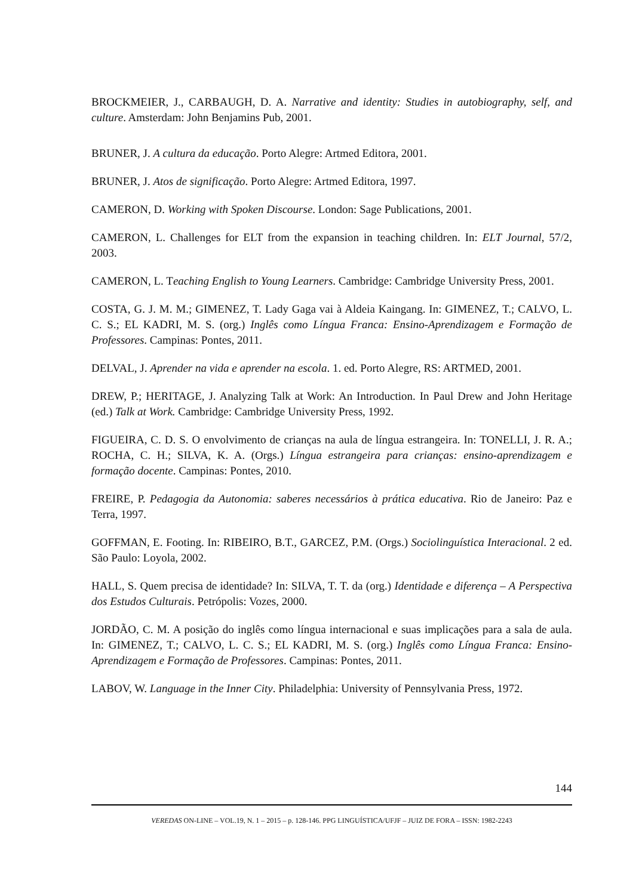BROCKMEIER, J., CARBAUGH, D. A. Narrative and identity: Studies in autobiography, self, and culture. Amsterdam: John Benjamins Pub, 2001.
BRUNER, J. A cultura da educação. Porto Alegre: Artmed Editora, 2001.
BRUNER, J. Atos de significação. Porto Alegre: Artmed Editora, 1997.
CAMERON, D. Working with Spoken Discourse. London: Sage Publications, 2001.
CAMERON, L. Challenges for ELT from the expansion in teaching children. In: ELT Journal, 57/2, 2003.
CAMERON, L. Teaching English to Young Learners. Cambridge: Cambridge University Press, 2001.
COSTA, G. J. M. M.; GIMENEZ, T. Lady Gaga vai à Aldeia Kaingang. In: GIMENEZ, T.; CALVO, L. C. S.; EL KADRI, M. S. (org.) Inglês como Língua Franca: Ensino-Aprendizagem e Formação de Professores. Campinas: Pontes, 2011.
DELVAL, J. Aprender na vida e aprender na escola. 1. ed. Porto Alegre, RS: ARTMED, 2001.
DREW, P.; HERITAGE, J. Analyzing Talk at Work: An Introduction. In Paul Drew and John Heritage (ed.) Talk at Work. Cambridge: Cambridge University Press, 1992.
FIGUEIRA, C. D. S. O envolvimento de crianças na aula de língua estrangeira. In: TONELLI, J. R. A.; ROCHA, C. H.; SILVA, K. A. (Orgs.) Língua estrangeira para crianças: ensino-aprendizagem e formação docente. Campinas: Pontes, 2010.
FREIRE, P. Pedagogia da Autonomia: saberes necessários à prática educativa. Rio de Janeiro: Paz e Terra, 1997.
GOFFMAN, E. Footing. In: RIBEIRO, B.T., GARCEZ, P.M. (Orgs.) Sociolinguística Interacional. 2 ed. São Paulo: Loyola, 2002.
HALL, S. Quem precisa de identidade? In: SILVA, T. T. da (org.) Identidade e diferença – A Perspectiva dos Estudos Culturais. Petrópolis: Vozes, 2000.
JORDÃO, C. M. A posição do inglês como língua internacional e suas implicações para a sala de aula. In: GIMENEZ, T.; CALVO, L. C. S.; EL KADRI, M. S. (org.) Inglês como Língua Franca: Ensino-Aprendizagem e Formação de Professores. Campinas: Pontes, 2011.
LABOV, W. Language in the Inner City. Philadelphia: University of Pennsylvania Press, 1972.
144
VEREDAS ON-LINE – VOL.19, N. 1 – 2015 – p. 128-146. PPG LINGUÍSTICA/UFJF – JUIZ DE FORA – ISSN: 1982-2243